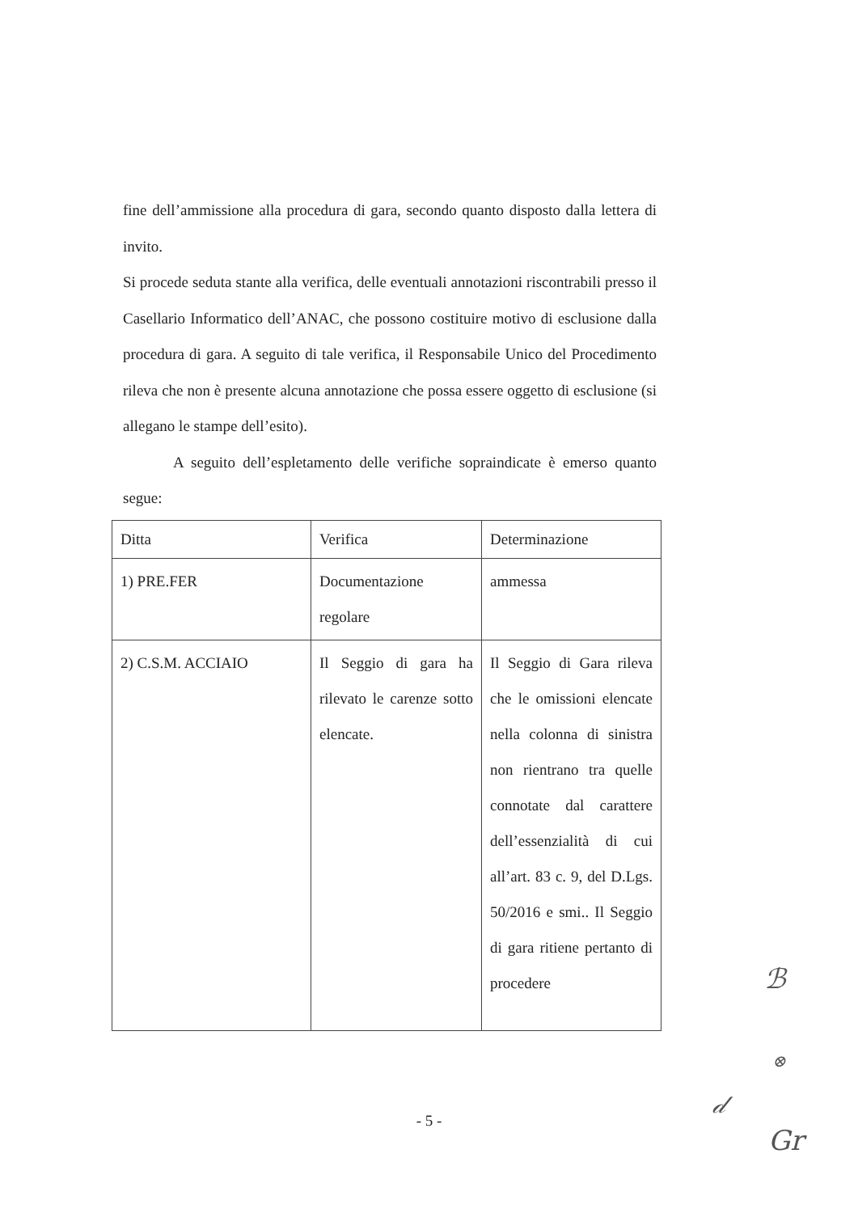fine dell’ammissione alla procedura di gara, secondo quanto disposto dalla lettera di invito.
Si procede seduta stante alla verifica, delle eventuali annotazioni riscontrabili presso il Casellario Informatico dell’ANAC, che possono costituire motivo di esclusione dalla procedura di gara. A seguito di tale verifica, il Responsabile Unico del Procedimento rileva che non è presente alcuna annotazione che possa essere oggetto di esclusione (si allegano le stampe dell’esito).
A seguito dell’espletamento delle verifiche sopraindicate è emerso quanto segue:
| Ditta | Verifica | Determinazione |
| 1) PRE.FER | Documentazione regolare | ammessa |
| 2) C.S.M. ACCIAIO | Il Seggio di gara ha rilevato le carenze sotto elencate. | Il Seggio di Gara rileva che le omissioni elencate nella colonna di sinistra non rientrano tra quelle connotate dal carattere dell’essenzialità di cui all’art. 83 c. 9, del D.Lgs. 50/2016 e smi.. Il Seggio di gara ritiene pertanto di procedere |
- 5 -
ℬ
⊗
𝒹
Gr